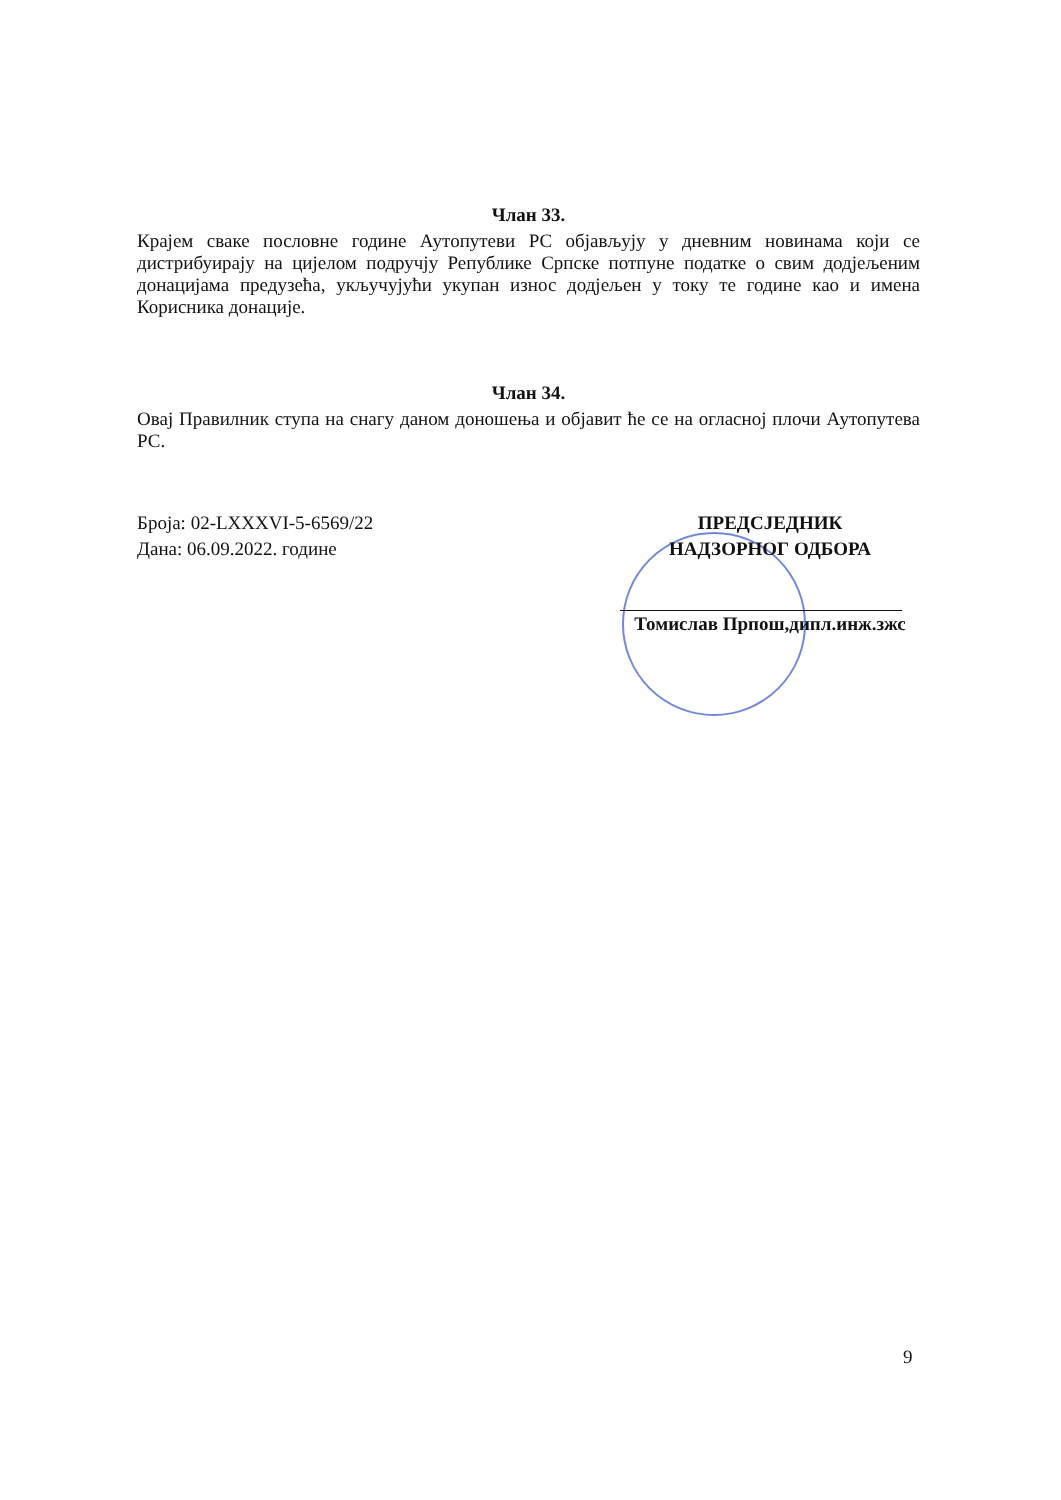Члан 33.
Крајем сваке пословне године Аутопутеви РС објављују у дневним новинама који се дистрибуирају на цијелом подручју Републике Српске потпуне податке о свим додјељеним донацијама предузећа, укључујући укупан износ додјељен у току те године као и имена Корисника донације.
Члан 34.
Овај Правилник ступа на снагу даном доношења и објавит ће се на огласној плочи Аутопутева РС.
Броја: 02-LXXXVI-5-6569/22
Дана: 06.09.2022. године
ПРЕДСЈЕДНИК
НАДЗОРНОГ ОДБОРА
Томислав Прпош,дипл.инж.зжс
9